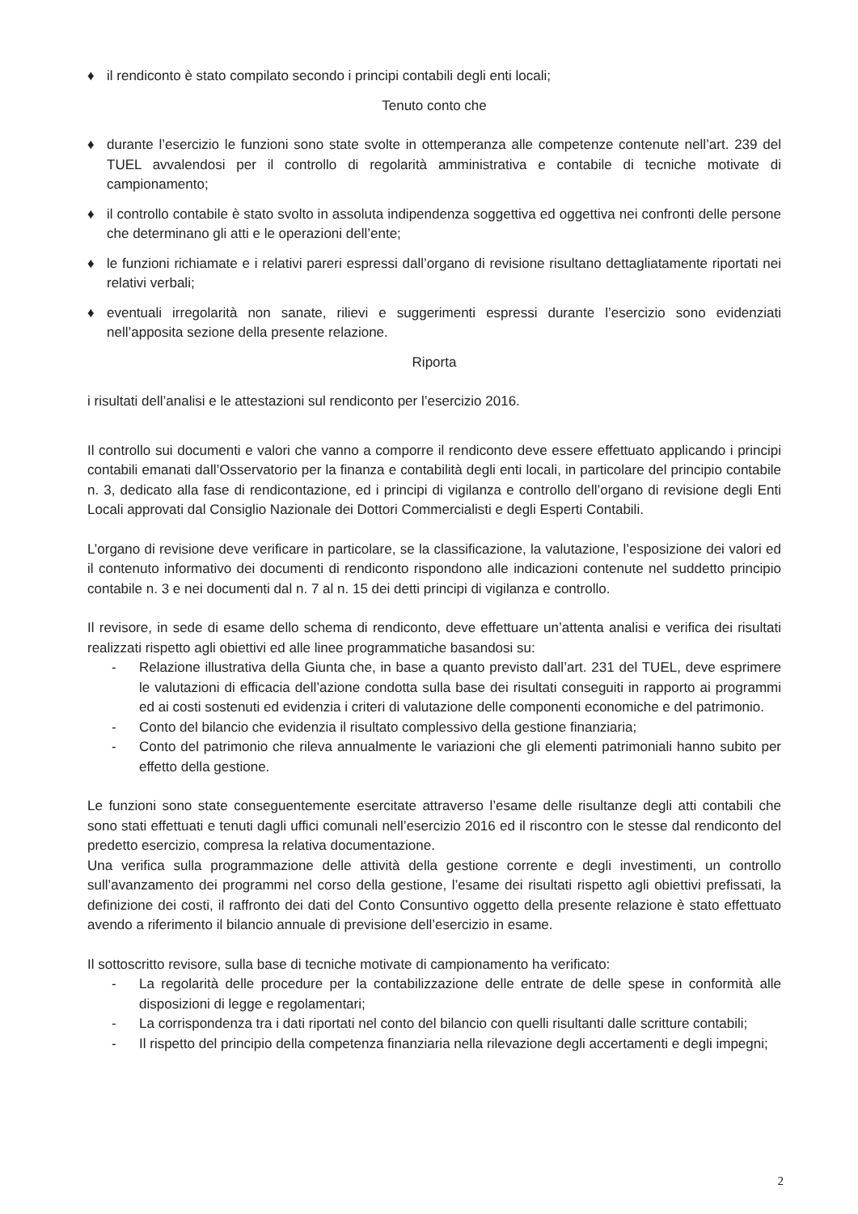♦ il rendiconto è stato compilato secondo i principi contabili degli enti locali;
Tenuto conto che
♦ durante l’esercizio le funzioni sono state svolte in ottemperanza alle competenze contenute nell’art. 239 del TUEL avvalendosi per il controllo di regolarità amministrativa e contabile di tecniche motivate di campionamento;
♦ il controllo contabile è stato svolto in assoluta indipendenza soggettiva ed oggettiva nei confronti delle persone che determinano gli atti e le operazioni dell’ente;
♦ le funzioni richiamate e i relativi pareri espressi dall’organo di revisione risultano dettagliatamente riportati nei relativi verbali;
♦ eventuali irregolarità non sanate, rilievi e suggerimenti espressi durante l’esercizio sono evidenziati nell’apposita sezione della presente relazione.
Riporta
i risultati dell’analisi e le attestazioni sul rendiconto per l’esercizio 2016.
Il controllo sui documenti e valori che vanno a comporre il rendiconto deve essere effettuato applicando i principi contabili emanati dall’Osservatorio per la finanza e contabilità degli enti locali, in particolare del principio contabile n. 3, dedicato alla fase di rendicontazione, ed i principi di vigilanza e controllo dell’organo di revisione degli Enti Locali approvati dal Consiglio Nazionale dei Dottori Commercialisti e degli Esperti Contabili.
L’organo di revisione deve verificare in particolare, se la classificazione, la valutazione, l’esposizione dei valori ed il contenuto informativo dei documenti di rendiconto rispondono alle indicazioni contenute nel suddetto principio contabile n. 3 e nei documenti dal n. 7 al n. 15 dei detti principi di vigilanza e controllo.
Il revisore, in sede di esame dello schema di rendiconto, deve effettuare un’attenta analisi e verifica dei risultati realizzati rispetto agli obiettivi ed alle linee programmatiche basandosi su:
- Relazione illustrativa della Giunta che, in base a quanto previsto dall’art. 231 del TUEL, deve esprimere le valutazioni di efficacia dell’azione condotta sulla base dei risultati conseguiti in rapporto ai programmi ed ai costi sostenuti ed evidenzia i criteri di valutazione delle componenti economiche e del patrimonio.
- Conto del bilancio che evidenzia il risultato complessivo della gestione finanziaria;
- Conto del patrimonio che rileva annualmente le variazioni che gli elementi patrimoniali hanno subito per effetto della gestione.
Le funzioni sono state conseguentemente esercitate attraverso l’esame delle risultanze degli atti contabili che sono stati effettuati e tenuti dagli uffici comunali nell’esercizio 2016 ed il riscontro con le stesse dal rendiconto del predetto esercizio, compresa la relativa documentazione.
Una verifica sulla programmazione delle attività della gestione corrente e degli investimenti, un controllo sull’avanzamento dei programmi nel corso della gestione, l’esame dei risultati rispetto agli obiettivi prefissati, la definizione dei costi, il raffronto dei dati del Conto Consuntivo oggetto della presente relazione è stato effettuato avendo a riferimento il bilancio annuale di previsione dell’esercizio in esame.
Il sottoscritto revisore, sulla base di tecniche motivate di campionamento ha verificato:
- La regolarità delle procedure per la contabilizzazione delle entrate de delle spese in conformità alle disposizioni di legge e regolamentari;
- La corrispondenza tra i dati riportati nel conto del bilancio con quelli risultanti dalle scritture contabili;
- Il rispetto del principio della competenza finanziaria nella rilevazione degli accertamenti e degli impegni;
2